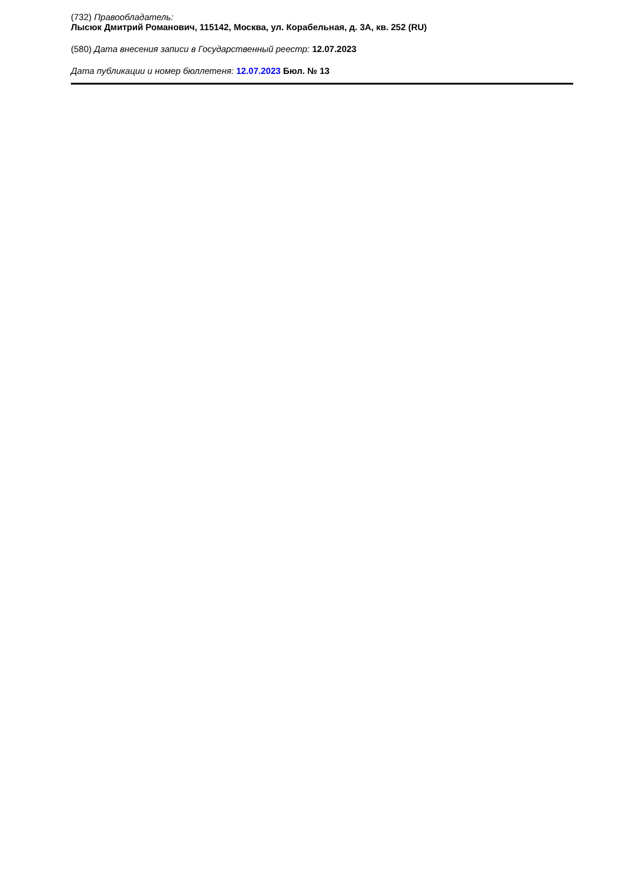(732) Правообладатель:
Лысюк Дмитрий Романович, 115142, Москва, ул. Корабельная, д. 3А, кв. 252 (RU)
(580) Дата внесения записи в Государственный реестр: 12.07.2023
Дата публикации и номер бюллетеня: 12.07.2023 Бюл. № 13